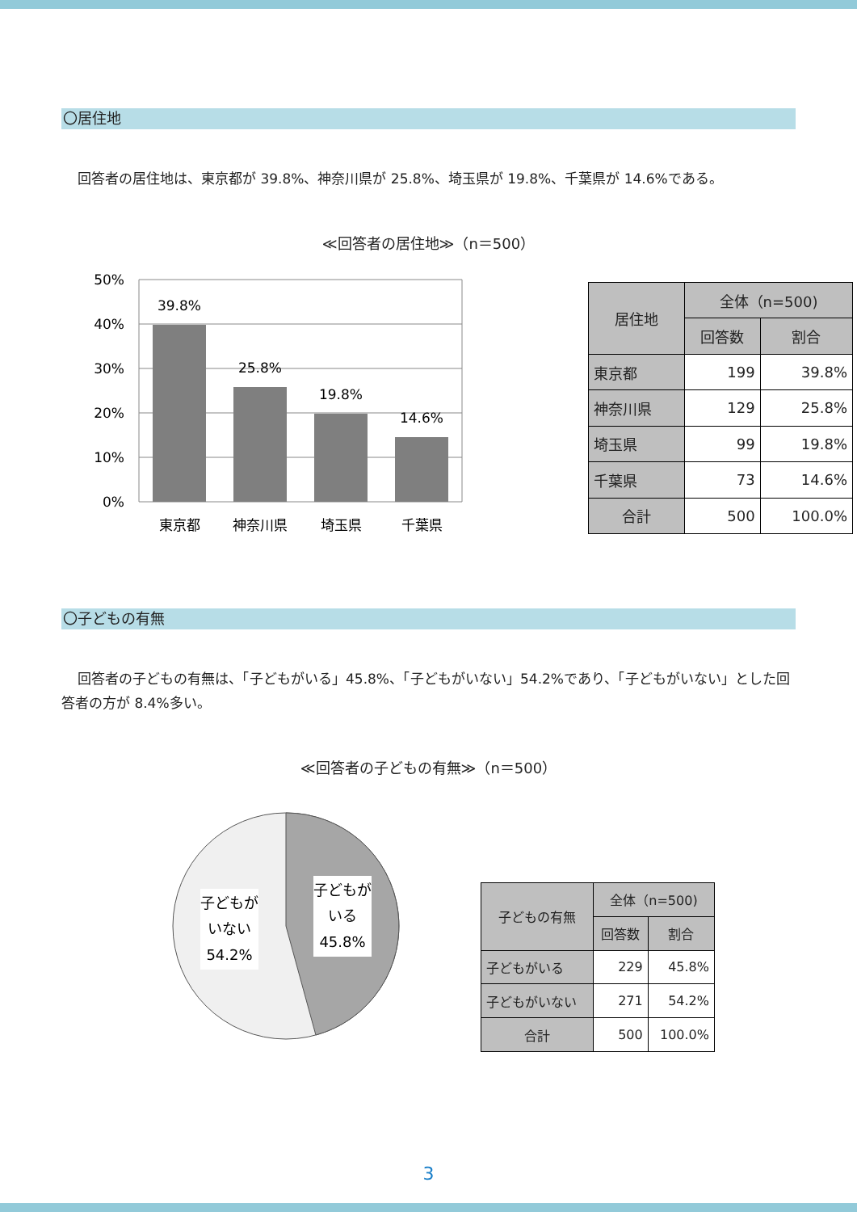〇居住地
回答者の居住地は、東京都が 39.8%、神奈川県が 25.8%、埼玉県が 19.8%、千葉県が 14.6%である。
≪回答者の居住地≫（n＝500）
50%
40%
30%
20%
10%
0%
39.8%
25.8%
19.8%
14.6%
東京都
神奈川県
埼玉県
千葉県
| 居住地 | 全体（n=500) | |
| --- | --- | --- |
| | 回答数 | 割合 |
| 東京都 | 199 | 39.8% |
| 神奈川県 | 129 | 25.8% |
| 埼玉県 | 99 | 19.8% |
| 千葉県 | 73 | 14.6% |
| 合計 | 500 | 100.0% |
〇子どもの有無
回答者の子どもの有無は、「子どもがいる」45.8%、「子どもがいない」54.2%であり、「子どもがいない」とした回答者の方が 8.4%多い。
≪回答者の子どもの有無≫（n＝500）
子どもが
いない
54.2%
子どもが
いる
45.8%
| 子どもの有無 | 全体（n=500) | |
| --- | --- | --- |
| | 回答数 | 割合 |
| 子どもがいる | 229 | 45.8% |
| 子どもがいない | 271 | 54.2% |
| 合計 | 500 | 100.0% |
3